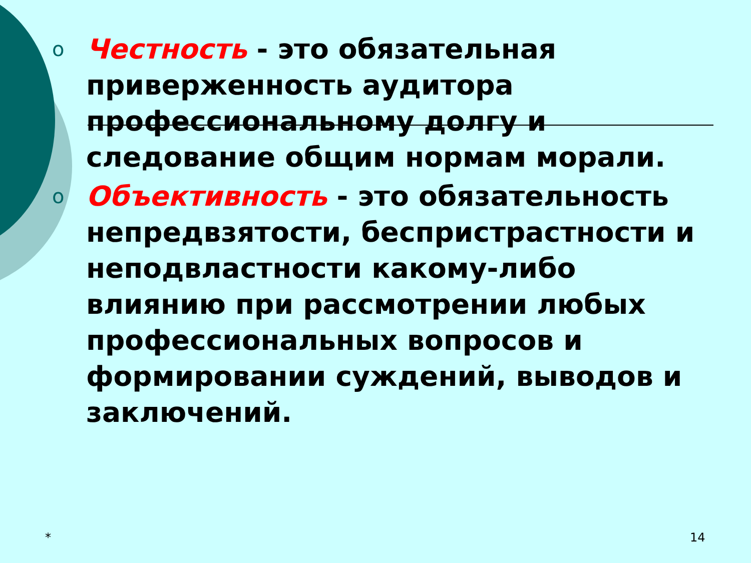o Честность - это обязательная приверженность аудитора профессиональному долгу и следование общим нормам морали.
o Объективность - это обязательность непредвзятости, беспристрастности и неподвластности какому-либо влиянию при рассмотрении любых профессиональных вопросов и формировании суждений, выводов и заключений.
* 14